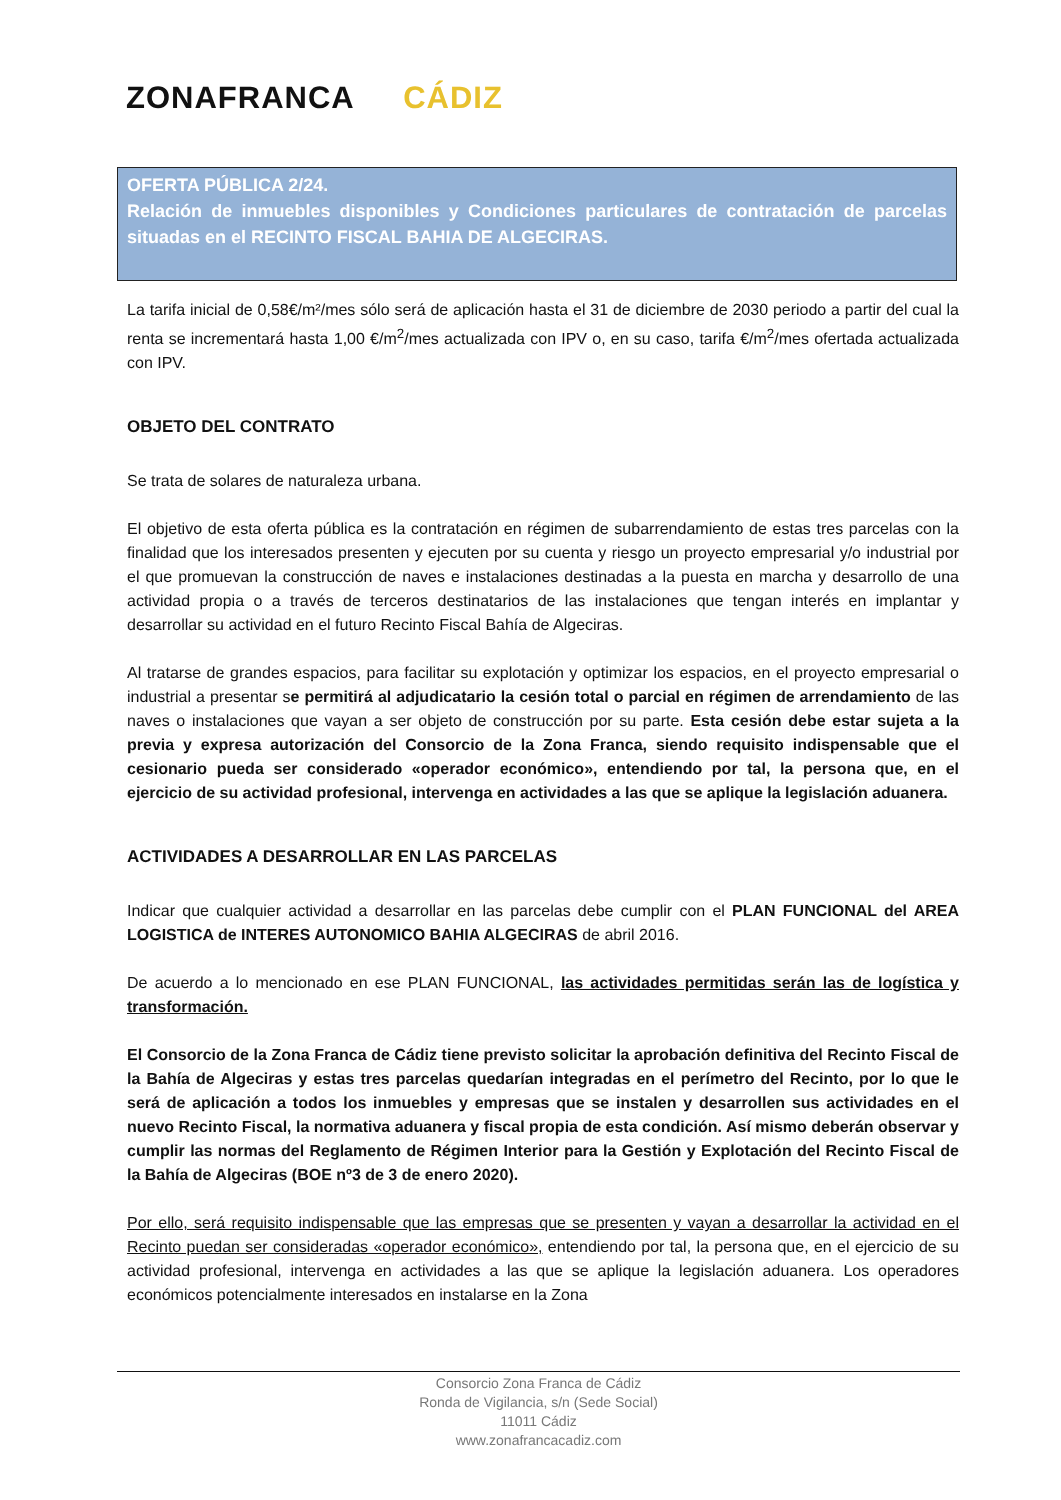ZONAFRANCA CÁDIZ
OFERTA PÚBLICA 2/24.
Relación de inmuebles disponibles y Condiciones particulares de contratación de parcelas situadas en el RECINTO FISCAL BAHIA DE ALGECIRAS.
La tarifa inicial de 0,58€/m²/mes sólo será de aplicación hasta el 31 de diciembre de 2030 periodo a partir del cual la renta se incrementará hasta 1,00 €/m<sup>2</sup>/mes actualizada con IPV o, en su caso, tarifa €/m<sup>2</sup>/mes ofertada actualizada con IPV.
OBJETO DEL CONTRATO
Se trata de solares de naturaleza urbana.
El objetivo de esta oferta pública es la contratación en régimen de subarrendamiento de estas tres parcelas con la finalidad que los interesados presenten y ejecuten por su cuenta y riesgo un proyecto empresarial y/o industrial por el que promuevan la construcción de naves e instalaciones destinadas a la puesta en marcha y desarrollo de una actividad propia o a través de terceros destinatarios de las instalaciones que tengan interés en implantar y desarrollar su actividad en el futuro Recinto Fiscal Bahía de Algeciras.
Al tratarse de grandes espacios, para facilitar su explotación y optimizar los espacios, en el proyecto empresarial o industrial a presentar se permitirá al adjudicatario la cesión total o parcial en régimen de arrendamiento de las naves o instalaciones que vayan a ser objeto de construcción por su parte. Esta cesión debe estar sujeta a la previa y expresa autorización del Consorcio de la Zona Franca, siendo requisito indispensable que el cesionario pueda ser considerado «operador económico», entendiendo por tal, la persona que, en el ejercicio de su actividad profesional, intervenga en actividades a las que se aplique la legislación aduanera.
ACTIVIDADES A DESARROLLAR EN LAS PARCELAS
Indicar que cualquier actividad a desarrollar en las parcelas debe cumplir con el PLAN FUNCIONAL del AREA LOGISTICA de INTERES AUTONOMICO BAHIA ALGECIRAS de abril 2016.
De acuerdo a lo mencionado en ese PLAN FUNCIONAL, las actividades permitidas serán las de logística y transformación.
El Consorcio de la Zona Franca de Cádiz tiene previsto solicitar la aprobación definitiva del Recinto Fiscal de la Bahía de Algeciras y estas tres parcelas quedarían integradas en el perímetro del Recinto, por lo que le será de aplicación a todos los inmuebles y empresas que se instalen y desarrollen sus actividades en el nuevo Recinto Fiscal, la normativa aduanera y fiscal propia de esta condición. Así mismo deberán observar y cumplir las normas del Reglamento de Régimen Interior para la Gestión y Explotación del Recinto Fiscal de la Bahía de Algeciras (BOE nº3 de 3 de enero 2020).
Por ello, será requisito indispensable que las empresas que se presenten y vayan a desarrollar la actividad en el Recinto puedan ser consideradas «operador económico», entendiendo por tal, la persona que, en el ejercicio de su actividad profesional, intervenga en actividades a las que se aplique la legislación aduanera. Los operadores económicos potencialmente interesados en instalarse en la Zona
Consorcio Zona Franca de Cádiz
Ronda de Vigilancia, s/n (Sede Social)
11011 Cádiz
www.zonafrancacadiz.com